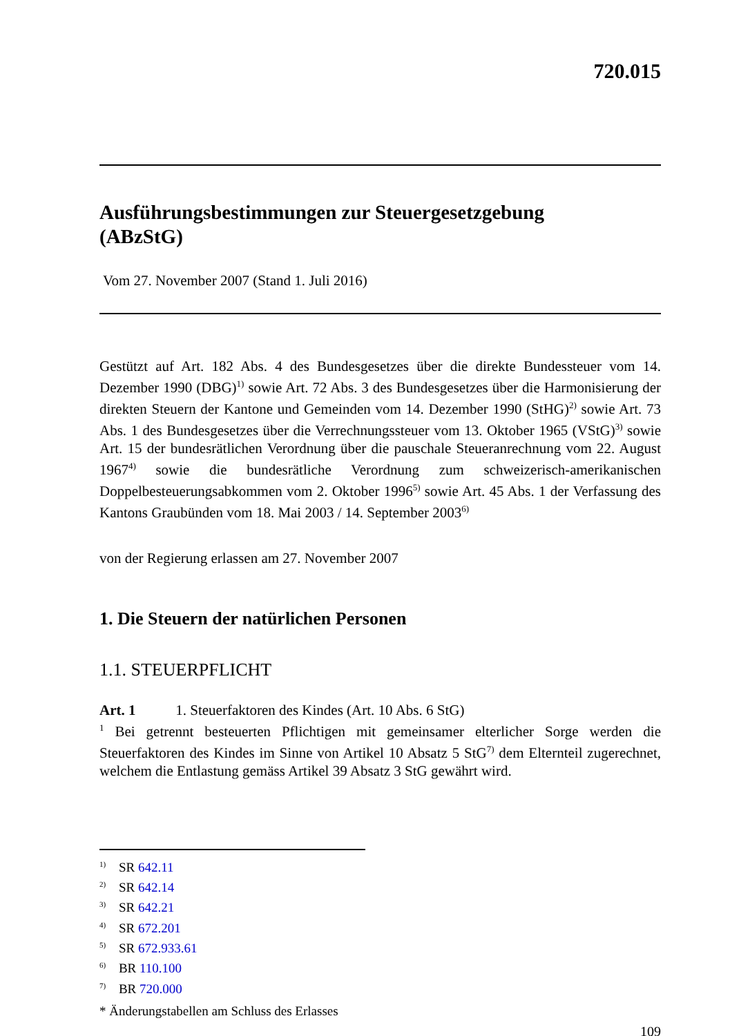720.015
Ausführungsbestimmungen zur Steuergesetzgebung
(ABzStG)
Vom 27. November 2007 (Stand 1. Juli 2016)
Gestützt auf Art. 182 Abs. 4 des Bundesgesetzes über die direkte Bundessteuer vom 14. Dezember 1990 (DBG)<sup>1)</sup> sowie Art. 72 Abs. 3 des Bundesgesetzes über die Harmonisierung der direkten Steuern der Kantone und Gemeinden vom 14. Dezember 1990 (StHG)<sup>2)</sup> sowie Art. 73 Abs. 1 des Bundesgesetzes über die Verrechnungssteuer vom 13. Oktober 1965 (VStG)<sup>3)</sup> sowie Art. 15 der bundesrätlichen Verordnung über die pauschale Steueranrechnung vom 22. August 1967<sup>4)</sup> sowie die bundesrätliche Verordnung zum schweizerisch-amerikanischen Doppelbesteuerungsabkommen vom 2. Oktober 1996<sup>5)</sup> sowie Art. 45 Abs. 1 der Verfassung des Kantons Graubünden vom 18. Mai 2003 / 14. September 2003<sup>6)</sup>
von der Regierung erlassen am 27. November 2007
1. Die Steuern der natürlichen Personen
1.1. STEUERPFLICHT
Art. 1 1. Steuerfaktoren des Kindes (Art. 10 Abs. 6 StG)
<sup>1</sup> Bei getrennt besteuerten Pflichtigen mit gemeinsamer elterlicher Sorge werden die Steuerfaktoren des Kindes im Sinne von Artikel 10 Absatz 5 StG<sup>7)</sup> dem Elternteil zugerechnet, welchem die Entlastung gemäss Artikel 39 Absatz 3 StG gewährt wird.
<sup>1)</sup> SR 642.11
<sup>2)</sup> SR 642.14
<sup>3)</sup> SR 642.21
<sup>4)</sup> SR 672.201
<sup>5)</sup> SR 672.933.61
<sup>6)</sup> BR 110.100
<sup>7)</sup> BR 720.000
* Änderungstabellen am Schluss des Erlasses
109